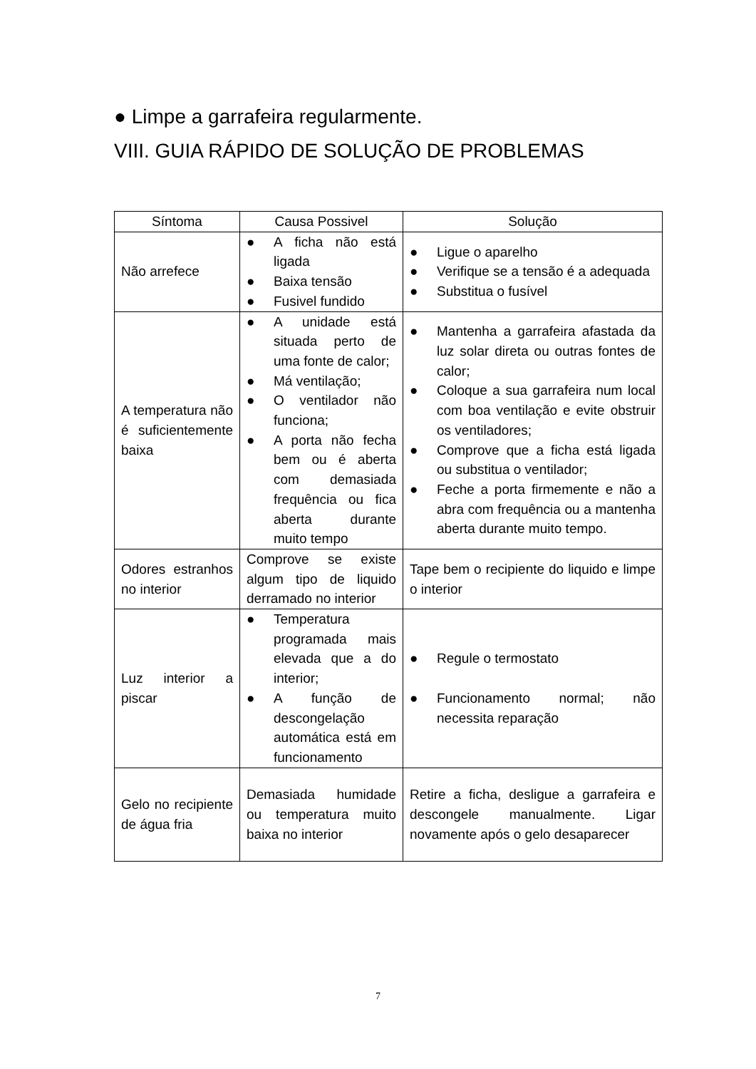● Limpe a garrafeira regularmente.
VIII. GUIA RÁPIDO DE SOLUÇÃO DE PROBLEMAS
| Síntoma | Causa Possivel | Solução |
| --- | --- | --- |
| Não arrefece | ● A ficha não está ligada ● Baixa tensão ● Fusivel fundido | ● Ligue o aparelho ● Verifique se a tensão é a adequada ● Substitua o fusível |
| A temperatura não é suficientemente baixa | ● A unidade está situada perto de uma fonte de calor; ● Má ventilação; ● O ventilador não funciona; ● A porta não fecha bem ou é aberta com demasiada frequência ou fica aberta durante muito tempo | ● Mantenha a garrafeira afastada da luz solar direta ou outras fontes de calor; ● Coloque a sua garrafeira num local com boa ventilação e evite obstruir os ventiladores; ● Comprove que a ficha está ligada ou substitua o ventilador; ● Feche a porta firmemente e não a abra com frequência ou a mantenha aberta durante muito tempo. |
| Odores estranhos no interior | Comprove se existe algum tipo de liquido derramado no interior | Tape bem o recipiente do liquido e limpe o interior |
| Luz interior a piscar | ● Temperatura programada mais elevada que a do interior; ● A função de descongelação automática está em funcionamento | ● Regule o termostato ● Funcionamento normal; não necessita reparação |
| Gelo no recipiente de água fria | Demasiada humidade ou temperatura muito baixa no interior | Retire a ficha, desligue a garrafeira e descongele manualmente. Ligar novamente após o gelo desaparecer |
7